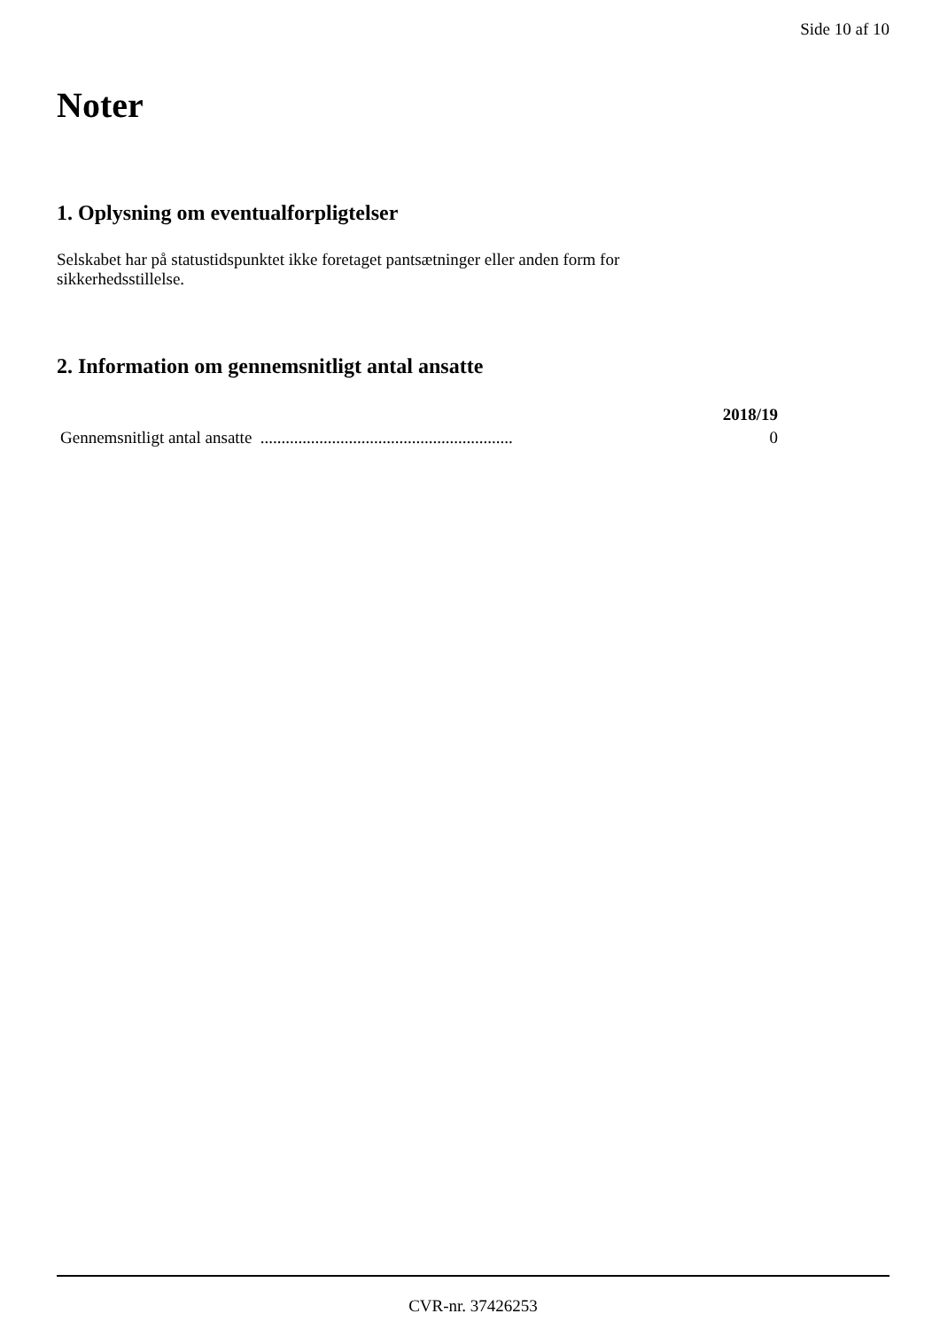Side 10 af 10
Noter
1. Oplysning om eventualforpligtelser
Selskabet har på statustidspunktet ikke foretaget pantsætninger eller anden form for sikkerhedsstillelse.
2. Information om gennemsnitligt antal ansatte
| | 2018/19 |
| --- | --- |
| Gennemsnitligt antal ansatte ............................................................ | 0 |
CVR-nr. 37426253